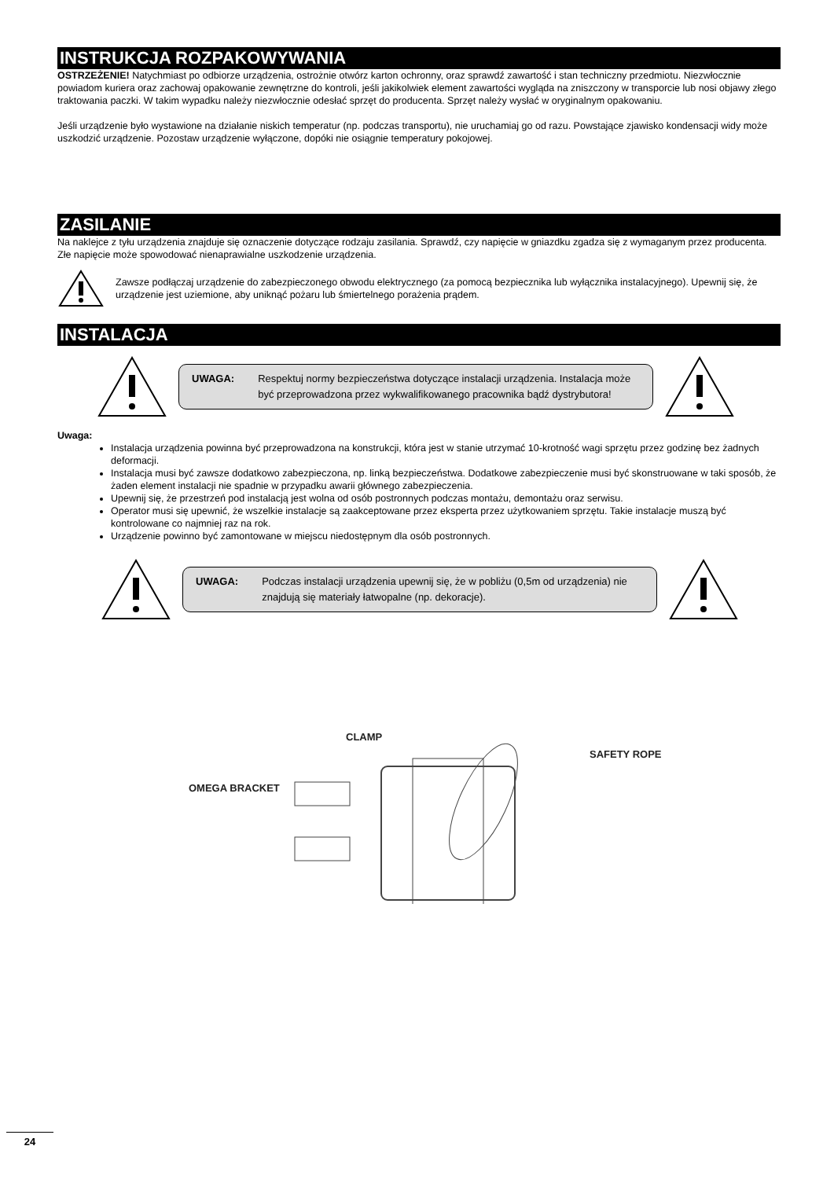INSTRUKCJA ROZPAKOWYWANIA
OSTRZEŻENIE! Natychmiast po odbiorze urządzenia, ostrożnie otwórz karton ochronny, oraz sprawdź zawartość i stan techniczny przedmiotu. Niezwłocznie powiadom kuriera oraz zachowaj opakowanie zewnętrzne do kontroli, jeśli jakikolwiek element zawartości wygląda na zniszczony w transporcie lub nosi objawy złego traktowania paczki. W takim wypadku należy niezwłocznie odesłać sprzęt do producenta. Sprzęt należy wysłać w oryginalnym opakowaniu.
Jeśli urządzenie było wystawione na działanie niskich temperatur (np. podczas transportu), nie uruchamiaj go od razu. Powstające zjawisko kondensacji widy może uszkodzić urządzenie. Pozostaw urządzenie wyłączone, dopóki nie osiągnie temperatury pokojowej.
ZASILANIE
Na naklejce z tyłu urządzenia znajduje się oznaczenie dotyczące rodzaju zasilania. Sprawdź, czy napięcie w gniazdku zgadza się z wymaganym przez producenta. Złe napięcie może spowodować nienaprawialne uszkodzenie urządzenia.
Zawsze podłączaj urządzenie do zabezpieczonego obwodu elektrycznego (za pomocą bezpiecznika lub wyłącznika instalacyjnego). Upewnij się, że urządzenie jest uziemione, aby uniknąć pożaru lub śmiertelnego porażenia prądem.
INSTALACJA
UWAGA: Respektuj normy bezpieczeństwa dotyczące instalacji urządzenia. Instalacja może być przeprowadzona przez wykwalifikowanego pracownika bądź dystrybutora!
Uwaga:
Instalacja urządzenia powinna być przeprowadzona na konstrukcji, która jest w stanie utrzymać 10-krotność wagi sprzętu przez godzinę bez żadnych deformacji.
Instalacja musi być zawsze dodatkowo zabezpieczona, np. linką bezpieczeństwa. Dodatkowe zabezpieczenie musi być skonstruowane w taki sposób, że żaden element instalacji nie spadnie w przypadku awarii głównego zabezpieczenia.
Upewnij się, że przestrzeń pod instalacją jest wolna od osób postronnych podczas montażu, demontażu oraz serwisu.
Operator musi się upewnić, że wszelkie instalacje są zaakceptowane przez eksperta przez użytkowaniem sprzętu. Takie instalacje muszą być kontrolowane co najmniej raz na rok.
Urządzenie powinno być zamontowane w miejscu niedostępnym dla osób postronnych.
UWAGA: Podczas instalacji urządzenia upewnij się, że w pobliżu (0,5m od urządzenia) nie znajdują się materiały łatwopalne (np. dekoracje).
CLAMP
SAFETY ROPE
OMEGA BRACKET
24